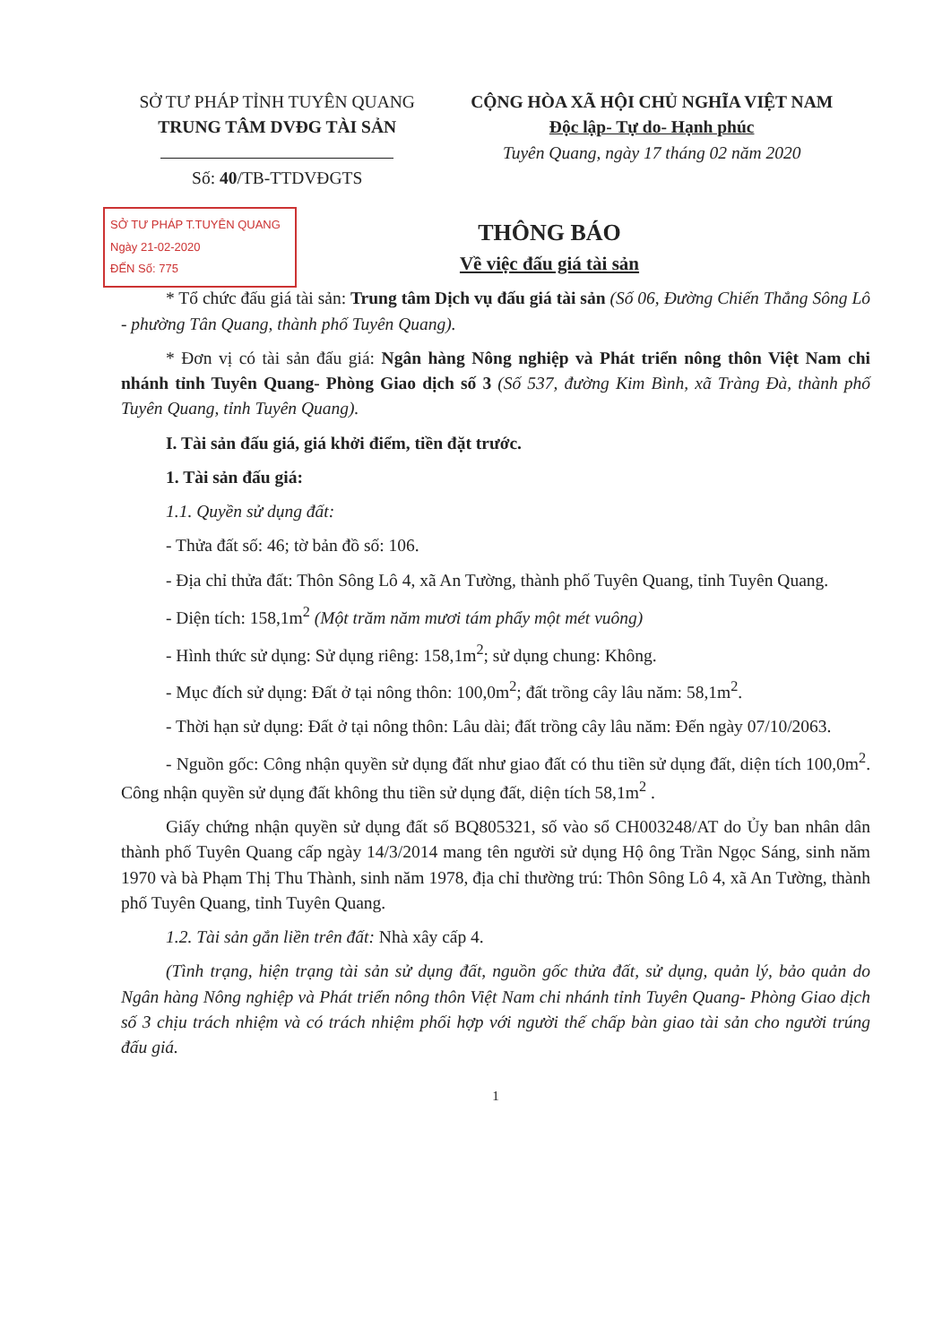SỞ TƯ PHÁP TỈNH TUYÊN QUANG
TRUNG TÂM DVĐG TÀI SẢN
Số: 40/TB-TTDVĐGTS
CỘNG HÒA XÃ HỘI CHỦ NGHĨA VIỆT NAM
Độc lập- Tự do- Hạnh phúc
Tuyên Quang, ngày 17 tháng 02 năm 2020
SỞ TƯ PHÁP T.TUYÊN QUANG
Ngày 21-02-2020
ĐẾN Số: 775
THÔNG BÁO
Về việc đấu giá tài sản
* Tổ chức đấu giá tài sản: Trung tâm Dịch vụ đấu giá tài sản (Số 06, Đường Chiến Thắng Sông Lô - phường Tân Quang, thành phố Tuyên Quang).
* Đơn vị có tài sản đấu giá: Ngân hàng Nông nghiệp và Phát triển nông thôn Việt Nam chi nhánh tỉnh Tuyên Quang- Phòng Giao dịch số 3 (Số 537, đường Kim Bình, xã Tràng Đà, thành phố Tuyên Quang, tỉnh Tuyên Quang).
I. Tài sản đấu giá, giá khởi điểm, tiền đặt trước.
1. Tài sản đấu giá:
1.1. Quyền sử dụng đất:
- Thửa đất số: 46; tờ bản đồ số: 106.
- Địa chỉ thửa đất: Thôn Sông Lô 4, xã An Tường, thành phố Tuyên Quang, tỉnh Tuyên Quang.
- Diện tích: 158,1m<sup>2</sup> (Một trăm năm mươi tám phẩy một mét vuông)
- Hình thức sử dụng: Sử dụng riêng: 158,1m<sup>2</sup>; sử dụng chung: Không.
- Mục đích sử dụng: Đất ở tại nông thôn: 100,0m<sup>2</sup>; đất trồng cây lâu năm: 58,1m<sup>2</sup>.
- Thời hạn sử dụng: Đất ở tại nông thôn: Lâu dài; đất trồng cây lâu năm: Đến ngày 07/10/2063.
- Nguồn gốc: Công nhận quyền sử dụng đất như giao đất có thu tiền sử dụng đất, diện tích 100,0m<sup>2</sup>. Công nhận quyền sử dụng đất không thu tiền sử dụng đất, diện tích 58,1m<sup>2</sup> .
Giấy chứng nhận quyền sử dụng đất số BQ805321, số vào sổ CH003248/AT do Ủy ban nhân dân thành phố Tuyên Quang cấp ngày 14/3/2014 mang tên người sử dụng Hộ ông Trần Ngọc Sáng, sinh năm 1970 và bà Phạm Thị Thu Thành, sinh năm 1978, địa chỉ thường trú: Thôn Sông Lô 4, xã An Tường, thành phố Tuyên Quang, tỉnh Tuyên Quang.
1.2. Tài sản gắn liền trên đất: Nhà xây cấp 4.
(Tình trạng, hiện trạng tài sản sử dụng đất, nguồn gốc thửa đất, sử dụng, quản lý, bảo quản do Ngân hàng Nông nghiệp và Phát triển nông thôn Việt Nam chi nhánh tỉnh Tuyên Quang- Phòng Giao dịch số 3 chịu trách nhiệm và có trách nhiệm phối hợp với người thế chấp bàn giao tài sản cho người trúng đấu giá.
1